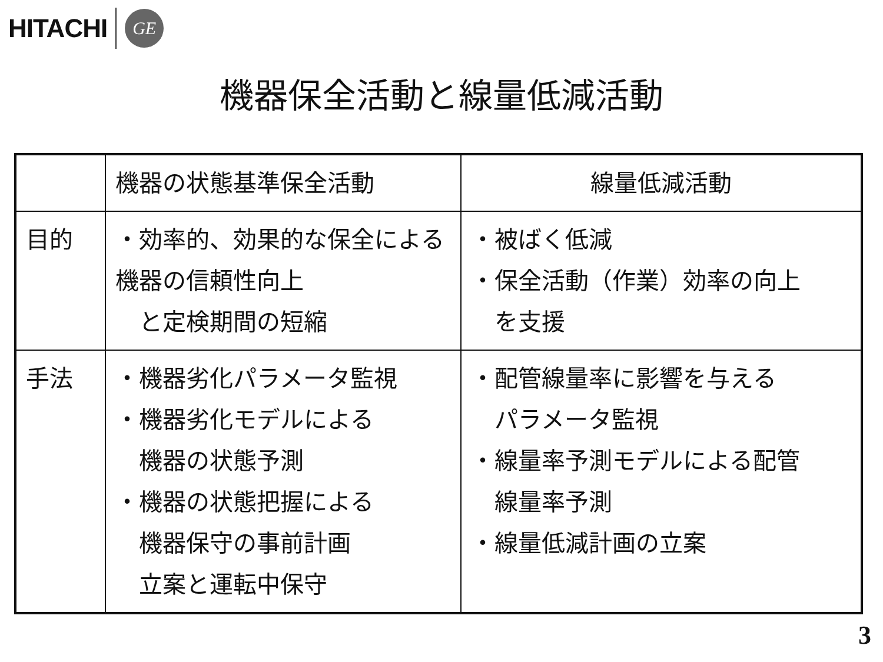HITACHI
GE
機器保全活動と線量低減活動
| | 機器の状態基準保全活動 | 線量低減活動 |
| --- | --- | --- |
| 目的 | ・効率的、効果的な保全による機器の信頼性向上 と定検期間の短縮 | ・被ばく低減 ・保全活動（作業）効率の向上 を支援 |
| 手法 | ・機器劣化パラメータ監視 ・機器劣化モデルによる 機器の状態予測 ・機器の状態把握による 機器保守の事前計画 立案と運転中保守 | ・配管線量率に影響を与える パラメータ監視 ・線量率予測モデルによる配管 線量率予測 ・線量低減計画の立案 |
3